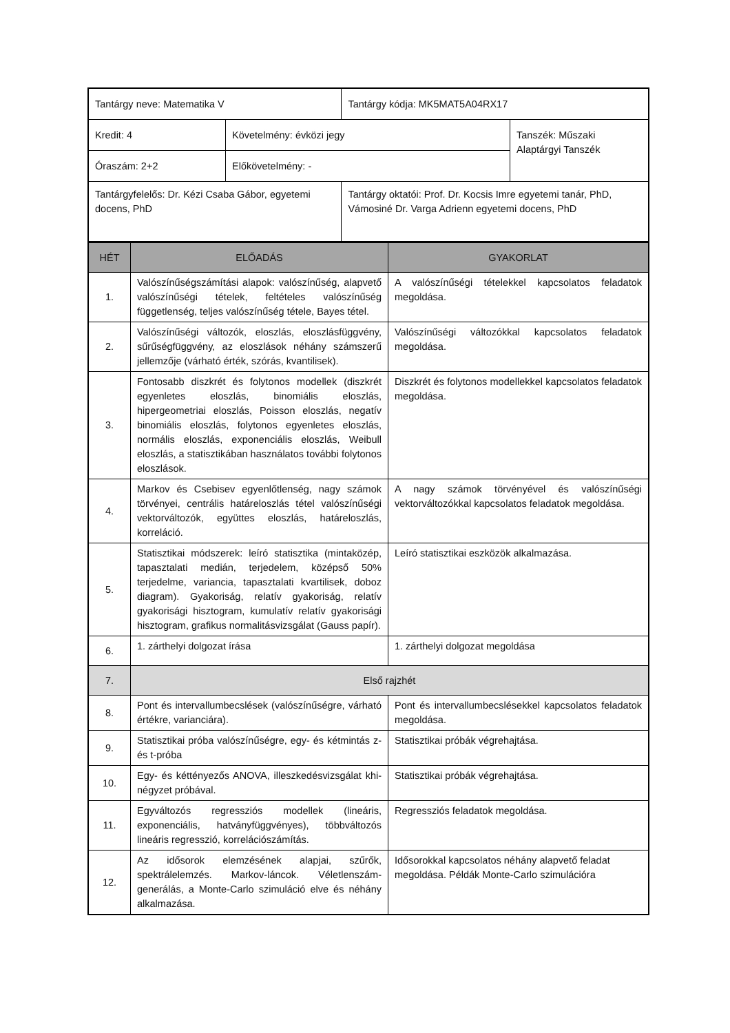| Tantárgy neve: Matematika V | | Tantárgy kódja: MK5MAT5A04RX17 | |
| Kredit: 4 | Követelmény: évközi jegy | | Tanszék: Műszaki Alaptárgyi Tanszék |
| Óraszám: 2+2 | Előkövetelmény: - | | |
| Tantárgyfelelős: Dr. Kézi Csaba Gábor, egyetemi docens, PhD | | Tantárgy oktatói: Prof. Dr. Kocsis Imre egyetemi tanár, PhD, Vámosiné Dr. Varga Adrienn egyetemi docens, PhD | |
| HÉT | ELŐADÁS | GYAKORLAT |
| --- | --- | --- |
| 1. | Valószínűségszámítási alapok: valószínűség, alapvető valószínűségi tételek, feltételes valószínűség függetlenség, teljes valószínűség tétele, Bayes tétel. | A valószínűségi tételekkel kapcsolatos feladatok megoldása. |
| 2. | Valószínűségi változók, eloszlás, eloszlásfüggvény, sűrűségfüggvény, az eloszlások néhány számszerű jellemzője (várható érték, szórás, kvantilisek). | Valószínűségi változókkal kapcsolatos feladatok megoldása. |
| 3. | Fontosabb diszkrét és folytonos modellek (diszkrét egyenletes eloszlás, binomiális eloszlás, hipergeometriai eloszlás, Poisson eloszlás, negatív binomiális eloszlás, folytonos egyenletes eloszlás, normális eloszlás, exponenciális eloszlás, Weibull eloszlás, a statisztikában használatos további folytonos eloszlások. | Diszkrét és folytonos modellekkel kapcsolatos feladatok megoldása. |
| 4. | Markov és Csebisev egyenlőtlenség, nagy számok törvényei, centrális határeloszlás tétel valószínűségi vektorváltozók, együttes eloszlás, határeloszlás, korreláció. | A nagy számok törvényével és valószínűségi vektorváltozókkal kapcsolatos feladatok megoldása. |
| 5. | Statisztikai módszerek: leíró statisztika (mintaközép, tapasztalati medián, terjedelem, középső 50% terjedelme, variancia, tapasztalati kvartilisek, doboz diagram). Gyakoriság, relatív gyakoriság, relatív gyakorisági hisztogram, kumulatív relatív gyakorisági hisztogram, grafikus normalitásvizsgálat (Gauss papír). | Leíró statisztikai eszközök alkalmazása. |
| 6. | 1. zárthelyi dolgozat írása | 1. zárthelyi dolgozat megoldása |
| 7. | Első rajzhét | |
| 8. | Pont és intervallumbecslések (valószínűségre, várható értékre, varianciára). | Pont és intervallumbecslésekkel kapcsolatos feladatok megoldása. |
| 9. | Statisztikai próba valószínűségre, egy- és kétmintás z- és t-próba | Statisztikai próbák végrehajtása. |
| 10. | Egy- és kéttényezős ANOVA, illeszkedésvizsgálat khi-négyzet próbával. | Statisztikai próbák végrehajtása. |
| 11. | Egyváltozós regressziós modellek (lineáris, exponenciális, hatványfüggvényes), többváltozós lineáris regresszió, korrelációszámítás. | Regressziós feladatok megoldása. |
| 12. | Az idősorok elemzésének alapjai, szűrők, spektrálelemzés. Markov-láncok. Véletlenszám-generálás, a Monte-Carlo szimuláció elve és néhány alkalmazása. | Idősorokkal kapcsolatos néhány alapvető feladat megoldása. Példák Monte-Carlo szimulációra |